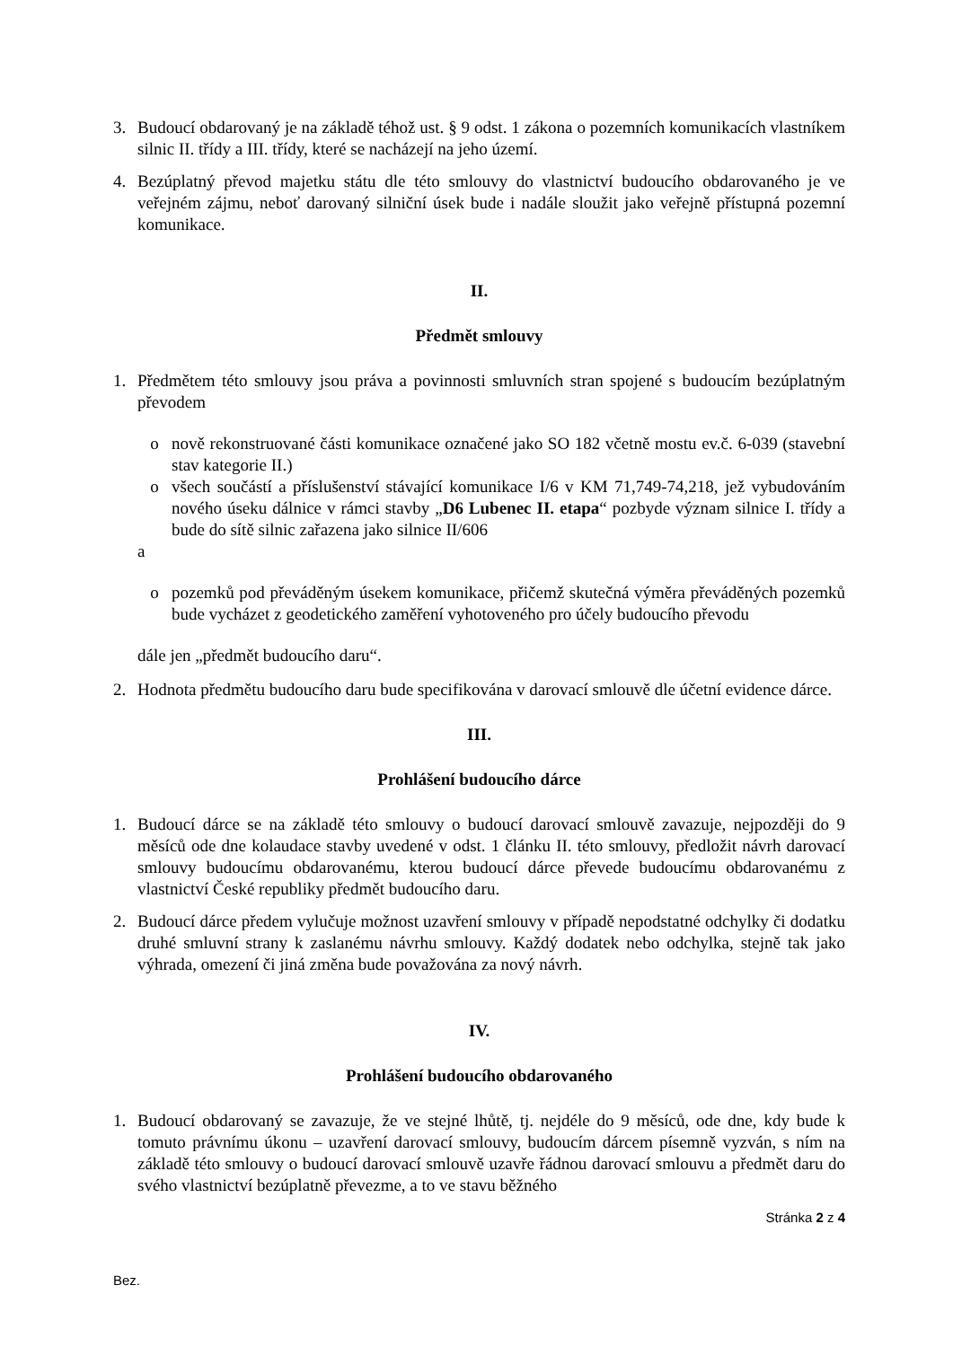3. Budoucí obdarovaný je na základě téhož ust. § 9 odst. 1 zákona o pozemních komunikacích vlastníkem silnic II. třídy a III. třídy, které se nacházejí na jeho území.
4. Bezúplatný převod majetku státu dle této smlouvy do vlastnictví budoucího obdarovaného je ve veřejném zájmu, neboť darovaný silniční úsek bude i nadále sloužit jako veřejně přístupná pozemní komunikace.
II.
Předmět smlouvy
1. Předmětem této smlouvy jsou práva a povinnosti smluvních stran spojené s budoucím bezúplatným převodem
o nově rekonstruované části komunikace označené jako SO 182 včetně mostu ev.č. 6-039 (stavební stav kategorie II.)
o všech součástí a příslušenství stávající komunikace I/6 v KM 71,749-74,218, jež vybudováním nového úseku dálnice v rámci stavby „D6 Lubenec II. etapa“ pozbyde význam silnice I. třídy a bude do sítě silnic zařazena jako silnice II/606
a
o pozemků pod převáděným úsekem komunikace, přičemž skutečná výměra převáděných pozemků bude vycházet z geodetického zaměření vyhotoveného pro účely budoucího převodu
dále jen „předmět budoucího daru“.
2. Hodnota předmětu budoucího daru bude specifikována v darovací smlouvě dle účetní evidence dárce.
III.
Prohlášení budoucího dárce
1. Budoucí dárce se na základě této smlouvy o budoucí darovací smlouvě zavazuje, nejpozději do 9 měsíců ode dne kolaudace stavby uvedené v odst. 1 článku II. této smlouvy, předložit návrh darovací smlouvy budoucímu obdarovanému, kterou budoucí dárce převede budoucímu obdarovanému z vlastnictví České republiky předmět budoucího daru.
2. Budoucí dárce předem vylučuje možnost uzavření smlouvy v případě nepodstatné odchylky či dodatku druhé smluvní strany k zaslanému návrhu smlouvy. Každý dodatek nebo odchylka, stejně tak jako výhrada, omezení či jiná změna bude považována za nový návrh.
IV.
Prohlášení budoucího obdarovaného
1. Budoucí obdarovaný se zavazuje, že ve stejné lhůtě, tj. nejdéle do 9 měsíců, ode dne, kdy bude k tomuto právnímu úkonu – uzavření darovací smlouvy, budoucím dárcem písemně vyzván, s ním na základě této smlouvy o budoucí darovací smlouvě uzavře řádnou darovací smlouvu a předmět daru do svého vlastnictví bezúplatně převezme, a to ve stavu běžného
Stránka 2 z 4
Bez.